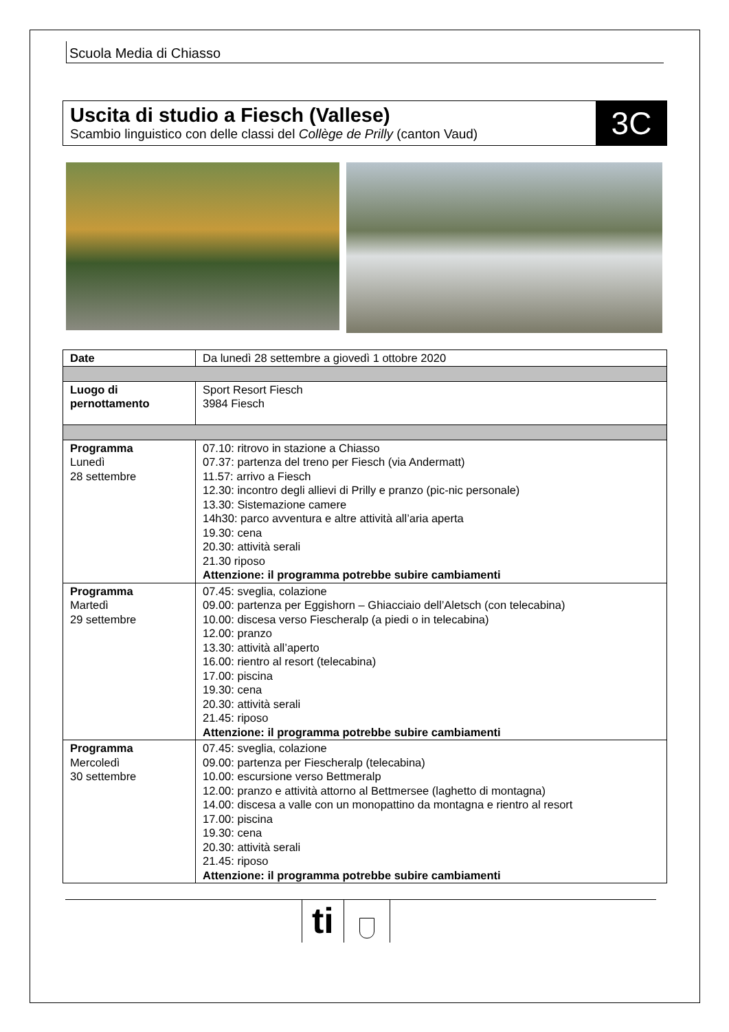Scuola Media di Chiasso
Uscita di studio a Fiesch (Vallese)
Scambio linguistico con delle classi del Collège de Prilly (canton Vaud)
3C
| Date | Da lunedì 28 settembre a giovedì 1 ottobre 2020 |
| Luogo di pernottamento | Sport Resort Fiesch 3984 Fiesch |
| Programma Lunedì 28 settembre | 07.10: ritrovo in stazione a Chiasso 07.37: partenza del treno per Fiesch (via Andermatt) 11.57: arrivo a Fiesch 12.30: incontro degli allievi di Prilly e pranzo (pic-nic personale) 13.30: Sistemazione camere 14h30: parco avventura e altre attività all’aria aperta 19.30: cena 20.30: attività serali 21.30 riposo Attenzione: il programma potrebbe subire cambiamenti |
| Programma Martedì 29 settembre | 07.45: sveglia, colazione 09.00: partenza per Eggishorn – Ghiacciaio dell’Aletsch (con telecabina) 10.00: discesa verso Fiescheralp (a piedi o in telecabina) 12.00: pranzo 13.30: attività all’aperto 16.00: rientro al resort (telecabina) 17.00: piscina 19.30: cena 20.30: attività serali 21.45: riposo Attenzione: il programma potrebbe subire cambiamenti |
| Programma Mercoledì 30 settembre | 07.45: sveglia, colazione 09.00: partenza per Fiescheralp (telecabina) 10.00: escursione verso Bettmeralp 12.00: pranzo e attività attorno al Bettmersee (laghetto di montagna) 14.00: discesa a valle con un monopattino da montagna e rientro al resort 17.00: piscina 19.30: cena 20.30: attività serali 21.45: riposo Attenzione: il programma potrebbe subire cambiamenti |
ti